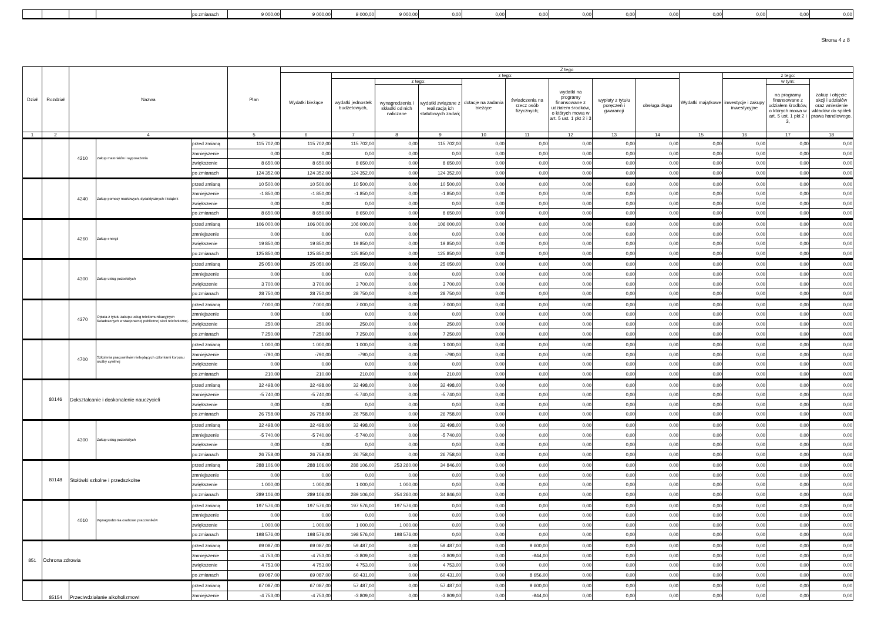| | | | | po zmianach | 9 000,00 | 9 000,00 | 9 000,00 | 9 000,00 | 0,00 | 0,00 | 0,00 | 0,00 | 0,00 | 0,00 | 0,00 | 0,00 | 0,00 | 0,00 |
Strona 4 z 8
| Dział | Rozdział | Nazwa | | | Plan | Z tego | | | | | | | | | | | | |
| --- | --- | --- | --- | --- | --- | --- | --- | --- | --- | --- | --- | --- | --- | --- | --- | --- | --- | --- |
| | | | | | | Wydatki bieżące | z tego: | | | | | | | | Wydatki majątkowe | z tego: | | |
| | | | | | | | wydatki jednostek budżetowych, | z tego: | | dotacje na zadania bieżące | świadczenia na rzecz osób fizycznych; | wydatki na programy finansowane z udziałem środków, o których mowa w art. 5 ust. 1 pkt 2 i 3 | wypłaty z tytułu poręczeń i gwarancji | obsługa długu | | inwestycje i zakupy inwestycyjne | w tym: | zakup i objęcie akcji i udziałów oraz wniesienie wkładów do spółek prawa handlowego. |
| | | | | | | | | wynagrodzenia i składki od nich naliczane | wydatki związane z realizacją ich statutowych zadań; | | | | | | | | na programy finansowane z udziałem środków, o których mowa w art. 5 ust. 1 pkt 2 i 3, | |
| 1 | 2 | 4 | | | 5 | 6 | 7 | 8 | 9 | 10 | 11 | 12 | 13 | 14 | 15 | 16 | 17 | 18 |
| | | 4210 | Zakup materiałów i wyposażenia | przed zmianą | 115 702,00 | 115 702,00 | 115 702,00 | 0,00 | 115 702,00 | 0,00 | 0,00 | 0,00 | 0,00 | 0,00 | 0,00 | 0,00 | 0,00 | 0,00 |
| | | | | zmniejszenie | 0,00 | 0,00 | 0,00 | 0,00 | 0,00 | 0,00 | 0,00 | 0,00 | 0,00 | 0,00 | 0,00 | 0,00 | 0,00 | 0,00 |
| | | | | zwiększenie | 8 650,00 | 8 650,00 | 8 650,00 | 0,00 | 8 650,00 | 0,00 | 0,00 | 0,00 | 0,00 | 0,00 | 0,00 | 0,00 | 0,00 | 0,00 |
| | | | | po zmianach | 124 352,00 | 124 352,00 | 124 352,00 | 0,00 | 124 352,00 | 0,00 | 0,00 | 0,00 | 0,00 | 0,00 | 0,00 | 0,00 | 0,00 | 0,00 |
| | | 4240 | Zakup pomocy naukowych, dydaktycznych i książek | przed zmianą | 10 500,00 | 10 500,00 | 10 500,00 | 0,00 | 10 500,00 | 0,00 | 0,00 | 0,00 | 0,00 | 0,00 | 0,00 | 0,00 | 0,00 | 0,00 |
| | | | | zmniejszenie | -1 850,00 | -1 850,00 | -1 850,00 | 0,00 | -1 850,00 | 0,00 | 0,00 | 0,00 | 0,00 | 0,00 | 0,00 | 0,00 | 0,00 | 0,00 |
| | | | | zwiększenie | 0,00 | 0,00 | 0,00 | 0,00 | 0,00 | 0,00 | 0,00 | 0,00 | 0,00 | 0,00 | 0,00 | 0,00 | 0,00 | 0,00 |
| | | | | po zmianach | 8 650,00 | 8 650,00 | 8 650,00 | 0,00 | 8 650,00 | 0,00 | 0,00 | 0,00 | 0,00 | 0,00 | 0,00 | 0,00 | 0,00 | 0,00 |
| | | 4260 | Zakup energii | przed zmianą | 106 000,00 | 106 000,00 | 106 000,00 | 0,00 | 106 000,00 | 0,00 | 0,00 | 0,00 | 0,00 | 0,00 | 0,00 | 0,00 | 0,00 | 0,00 |
| | | | | zmniejszenie | 0,00 | 0,00 | 0,00 | 0,00 | 0,00 | 0,00 | 0,00 | 0,00 | 0,00 | 0,00 | 0,00 | 0,00 | 0,00 | 0,00 |
| | | | | zwiększenie | 19 850,00 | 19 850,00 | 19 850,00 | 0,00 | 19 850,00 | 0,00 | 0,00 | 0,00 | 0,00 | 0,00 | 0,00 | 0,00 | 0,00 | 0,00 |
| | | | | po zmianach | 125 850,00 | 125 850,00 | 125 850,00 | 0,00 | 125 850,00 | 0,00 | 0,00 | 0,00 | 0,00 | 0,00 | 0,00 | 0,00 | 0,00 | 0,00 |
| | | 4300 | Zakup usług pozostałych | przed zmianą | 25 050,00 | 25 050,00 | 25 050,00 | 0,00 | 25 050,00 | 0,00 | 0,00 | 0,00 | 0,00 | 0,00 | 0,00 | 0,00 | 0,00 | 0,00 |
| | | | | zmniejszenie | 0,00 | 0,00 | 0,00 | 0,00 | 0,00 | 0,00 | 0,00 | 0,00 | 0,00 | 0,00 | 0,00 | 0,00 | 0,00 | 0,00 |
| | | | | zwiększenie | 3 700,00 | 3 700,00 | 3 700,00 | 0,00 | 3 700,00 | 0,00 | 0,00 | 0,00 | 0,00 | 0,00 | 0,00 | 0,00 | 0,00 | 0,00 |
| | | | | po zmianach | 28 750,00 | 28 750,00 | 28 750,00 | 0,00 | 28 750,00 | 0,00 | 0,00 | 0,00 | 0,00 | 0,00 | 0,00 | 0,00 | 0,00 | 0,00 |
| | | 4370 | Opłata z tytułu zakupu usług telekomunikacyjnych świadczonych w stacjonarnej publicznej sieci telefonicznej. | przed zmianą | 7 000,00 | 7 000,00 | 7 000,00 | 0,00 | 7 000,00 | 0,00 | 0,00 | 0,00 | 0,00 | 0,00 | 0,00 | 0,00 | 0,00 | 0,00 |
| | | | | zmniejszenie | 0,00 | 0,00 | 0,00 | 0,00 | 0,00 | 0,00 | 0,00 | 0,00 | 0,00 | 0,00 | 0,00 | 0,00 | 0,00 | 0,00 |
| | | | | zwiększenie | 250,00 | 250,00 | 250,00 | 0,00 | 250,00 | 0,00 | 0,00 | 0,00 | 0,00 | 0,00 | 0,00 | 0,00 | 0,00 | 0,00 |
| | | | | po zmianach | 7 250,00 | 7 250,00 | 7 250,00 | 0,00 | 7 250,00 | 0,00 | 0,00 | 0,00 | 0,00 | 0,00 | 0,00 | 0,00 | 0,00 | 0,00 |
| | | 4700 | Szkolenia pracowników niebędących członkami korpusu służby cywilnej | przed zmianą | 1 000,00 | 1 000,00 | 1 000,00 | 0,00 | 1 000,00 | 0,00 | 0,00 | 0,00 | 0,00 | 0,00 | 0,00 | 0,00 | 0,00 | 0,00 |
| | | | | zmniejszenie | -790,00 | -790,00 | -790,00 | 0,00 | -790,00 | 0,00 | 0,00 | 0,00 | 0,00 | 0,00 | 0,00 | 0,00 | 0,00 | 0,00 |
| | | | | zwiększenie | 0,00 | 0,00 | 0,00 | 0,00 | 0,00 | 0,00 | 0,00 | 0,00 | 0,00 | 0,00 | 0,00 | 0,00 | 0,00 | 0,00 |
| | | | | po zmianach | 210,00 | 210,00 | 210,00 | 0,00 | 210,00 | 0,00 | 0,00 | 0,00 | 0,00 | 0,00 | 0,00 | 0,00 | 0,00 | 0,00 |
| | 80146 | Dokształcanie i doskonalenie nauczycieli | | przed zmianą | 32 498,00 | 32 498,00 | 32 498,00 | 0,00 | 32 498,00 | 0,00 | 0,00 | 0,00 | 0,00 | 0,00 | 0,00 | 0,00 | 0,00 | 0,00 |
| | | | | zmniejszenie | -5 740,00 | -5 740,00 | -5 740,00 | 0,00 | -5 740,00 | 0,00 | 0,00 | 0,00 | 0,00 | 0,00 | 0,00 | 0,00 | 0,00 | 0,00 |
| | | | | zwiększenie | 0,00 | 0,00 | 0,00 | 0,00 | 0,00 | 0,00 | 0,00 | 0,00 | 0,00 | 0,00 | 0,00 | 0,00 | 0,00 | 0,00 |
| | | | | po zmianach | 26 758,00 | 26 758,00 | 26 758,00 | 0,00 | 26 758,00 | 0,00 | 0,00 | 0,00 | 0,00 | 0,00 | 0,00 | 0,00 | 0,00 | 0,00 |
| | | 4300 | Zakup usług pozostałych | przed zmianą | 32 498,00 | 32 498,00 | 32 498,00 | 0,00 | 32 498,00 | 0,00 | 0,00 | 0,00 | 0,00 | 0,00 | 0,00 | 0,00 | 0,00 | 0,00 |
| | | | | zmniejszenie | -5 740,00 | -5 740,00 | -5 740,00 | 0,00 | -5 740,00 | 0,00 | 0,00 | 0,00 | 0,00 | 0,00 | 0,00 | 0,00 | 0,00 | 0,00 |
| | | | | zwiększenie | 0,00 | 0,00 | 0,00 | 0,00 | 0,00 | 0,00 | 0,00 | 0,00 | 0,00 | 0,00 | 0,00 | 0,00 | 0,00 | 0,00 |
| | | | | po zmianach | 26 758,00 | 26 758,00 | 26 758,00 | 0,00 | 26 758,00 | 0,00 | 0,00 | 0,00 | 0,00 | 0,00 | 0,00 | 0,00 | 0,00 | 0,00 |
| | 80148 | Stołówki szkolne i przedszkolne | | przed zmianą | 288 106,00 | 288 106,00 | 288 106,00 | 253 260,00 | 34 846,00 | 0,00 | 0,00 | 0,00 | 0,00 | 0,00 | 0,00 | 0,00 | 0,00 | 0,00 |
| | | | | zmniejszenie | 0,00 | 0,00 | 0,00 | 0,00 | 0,00 | 0,00 | 0,00 | 0,00 | 0,00 | 0,00 | 0,00 | 0,00 | 0,00 | 0,00 |
| | | | | zwiększenie | 1 000,00 | 1 000,00 | 1 000,00 | 1 000,00 | 0,00 | 0,00 | 0,00 | 0,00 | 0,00 | 0,00 | 0,00 | 0,00 | 0,00 | 0,00 |
| | | | | po zmianach | 289 106,00 | 289 106,00 | 289 106,00 | 254 260,00 | 34 846,00 | 0,00 | 0,00 | 0,00 | 0,00 | 0,00 | 0,00 | 0,00 | 0,00 | 0,00 |
| | | 4010 | Wynagrodzenia osobowe pracowników | przed zmianą | 197 576,00 | 197 576,00 | 197 576,00 | 197 576,00 | 0,00 | 0,00 | 0,00 | 0,00 | 0,00 | 0,00 | 0,00 | 0,00 | 0,00 | 0,00 |
| | | | | zmniejszenie | 0,00 | 0,00 | 0,00 | 0,00 | 0,00 | 0,00 | 0,00 | 0,00 | 0,00 | 0,00 | 0,00 | 0,00 | 0,00 | 0,00 |
| | | | | zwiększenie | 1 000,00 | 1 000,00 | 1 000,00 | 1 000,00 | 0,00 | 0,00 | 0,00 | 0,00 | 0,00 | 0,00 | 0,00 | 0,00 | 0,00 | 0,00 |
| | | | | po zmianach | 198 576,00 | 198 576,00 | 198 576,00 | 198 576,00 | 0,00 | 0,00 | 0,00 | 0,00 | 0,00 | 0,00 | 0,00 | 0,00 | 0,00 | 0,00 |
| 851 | Ochrona zdrowia | | | przed zmianą | 69 087,00 | 69 087,00 | 59 487,00 | 0,00 | 59 487,00 | 0,00 | 9 600,00 | 0,00 | 0,00 | 0,00 | 0,00 | 0,00 | 0,00 | 0,00 |
| | | | | zmniejszenie | -4 753,00 | -4 753,00 | -3 809,00 | 0,00 | -3 809,00 | 0,00 | -944,00 | 0,00 | 0,00 | 0,00 | 0,00 | 0,00 | 0,00 | 0,00 |
| | | | | zwiększenie | 4 753,00 | 4 753,00 | 4 753,00 | 0,00 | 4 753,00 | 0,00 | 0,00 | 0,00 | 0,00 | 0,00 | 0,00 | 0,00 | 0,00 | 0,00 |
| | | | | po zmianach | 69 087,00 | 69 087,00 | 60 431,00 | 0,00 | 60 431,00 | 0,00 | 8 656,00 | 0,00 | 0,00 | 0,00 | 0,00 | 0,00 | 0,00 | 0,00 |
| | 85154 | Przeciwdziałanie alkoholizmowi | | przed zmianą | 67 087,00 | 67 087,00 | 57 487,00 | 0,00 | 57 487,00 | 0,00 | 9 600,00 | 0,00 | 0,00 | 0,00 | 0,00 | 0,00 | 0,00 | 0,00 |
| | | | | zmniejszenie | -4 753,00 | -4 753,00 | -3 809,00 | 0,00 | -3 809,00 | 0,00 | -944,00 | 0,00 | 0,00 | 0,00 | 0,00 | 0,00 | 0,00 | 0,00 |